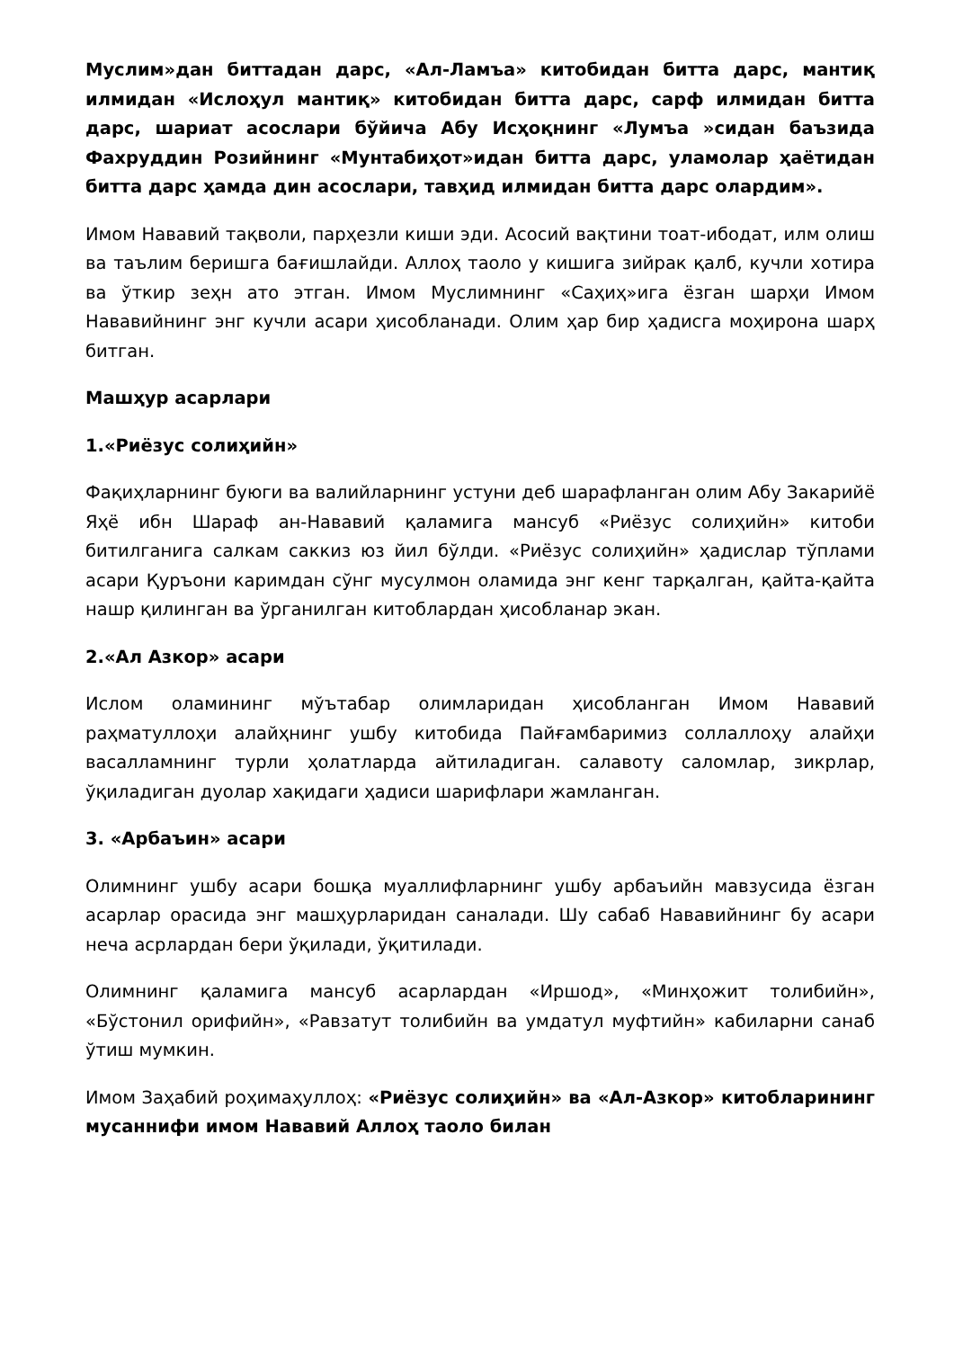Муслим»дан биттадан дарс, «Ал-Ламъа» китобидан битта дарс, мантиқ илмидан «Ислоҳул мантиқ» китобидан битта дарс, сарф илмидан битта дарс, шариат асослари бўйича Абу Исҳоқнинг «Лумъа »сидан баъзида Фахруддин Розийнинг «Мунтабиҳот»идан битта дарс, уламолар ҳаётидан битта дарс ҳамда дин асослари, тавҳид илмидан битта дарс олардим».
Имом Нававий тақволи, парҳезли киши эди. Асосий вақтини тоат-ибодат, илм олиш ва таълим беришга бағишлайди. Аллоҳ таоло у кишига зийрак қалб, кучли хотира ва ўткир зеҳн ато этган. Имом Муслимнинг «Саҳиҳ»ига ёзган шарҳи Имом Нававийнинг энг кучли асари ҳисобланади. Олим ҳар бир ҳадисга моҳирона шарҳ битган.
Машҳур асарлари
1.«Риёзус солиҳийн»
Фақиҳларнинг буюги ва валийларнинг устуни деб шарафланган олим Абу Закарийё Яҳё ибн Шараф ан-Нававий қаламига мансуб «Риёзус солиҳийн» китоби битилганига салкам саккиз юз йил бўлди. «Риёзус солиҳийн» ҳадислар тўплами асари Қуръони каримдан сўнг мусулмон оламида энг кенг тарқалган, қайта-қайта нашр қилинган ва ўрганилган китоблардан ҳисобланар экан.
2.«Ал Азкор» асари
Ислом оламининг мўътабар олимларидан ҳисобланган Имом Нававий раҳматуллоҳи алайҳнинг ушбу китобида Пайғамбаримиз соллаллоҳу алайҳи васалламнинг турли ҳолатларда айтиладиган. салавоту саломлар, зикрлар, ўқиладиган дуолар хақидаги ҳадиси шарифлари жамланган.
3. «Арбаъин» асари
Олимнинг ушбу асари бошқа муаллифларнинг ушбу арбаъийн мавзусида ёзган асарлар орасида энг машҳурларидан саналади. Шу сабаб Нававийнинг бу асари неча асрлардан бери ўқилади, ўқитилади.
Олимнинг қаламига мансуб асарлардан «Иршод», «Минҳожит толибийн», «Бўстонил орифийн», «Равзатут толибийн ва умдатул муфтийн» кабиларни санаб ўтиш мумкин.
Имом Заҳабий роҳимаҳуллоҳ: «Риёзус солиҳийн» ва «Ал-Азкор» китобларининг мусаннифи имом Нававий Аллоҳ таоло билан